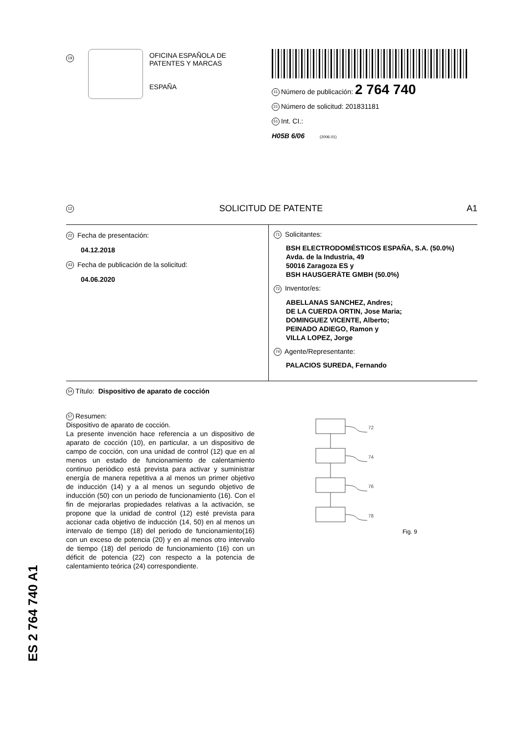19
OFICINA ESPAÑOLA DE
PATENTES Y MARCAS
ESPAÑA
11 Número de publicación: 2 764 740
21 Número de solicitud: 201831181
51 Int. CI.:
H05B 6/06 (2006.01)
12 SOLICITUD DE PATENTE A1
22 Fecha de presentación:
04.12.2018
43 Fecha de publicación de la solicitud:
04.06.2020
71 Solicitantes:
BSH ELECTRODOMÉSTICOS ESPAÑA, S.A. (50.0%)
Avda. de la Industria, 49
50016 Zaragoza ES y
BSH HAUSGERÄTE GMBH (50.0%)
72 Inventor/es:
ABELLANAS SANCHEZ, Andres;
DE LA CUERDA ORTIN, Jose Maria;
DOMINGUEZ VICENTE, Alberto;
PEINADO ADIEGO, Ramon y
VILLA LOPEZ, Jorge
74 Agente/Representante:
PALACIOS SUREDA, Fernando
54 Título: Dispositivo de aparato de cocción
57 Resumen:
Dispositivo de aparato de cocción.
La presente invención hace referencia a un dispositivo de aparato de cocción (10), en particular, a un dispositivo de campo de cocción, con una unidad de control (12) que en al menos un estado de funcionamiento de calentamiento continuo periódico está prevista para activar y suministrar energía de manera repetitiva a al menos un primer objetivo de inducción (14) y a al menos un segundo objetivo de inducción (50) con un periodo de funcionamiento (16). Con el fin de mejorarlas propiedades relativas a la activación, se propone que la unidad de control (12) esté prevista para accionar cada objetivo de inducción (14, 50) en al menos un intervalo de tiempo (18) del periodo de funcionamiento(16) con un exceso de potencia (20) y en al menos otro intervalo de tiempo (18) del periodo de funcionamiento (16) con un déficit de potencia (22) con respecto a la potencia de calentamiento teórica (24) correspondiente.
72
74
76
78
Fig. 9
ES 2 764 740 A1